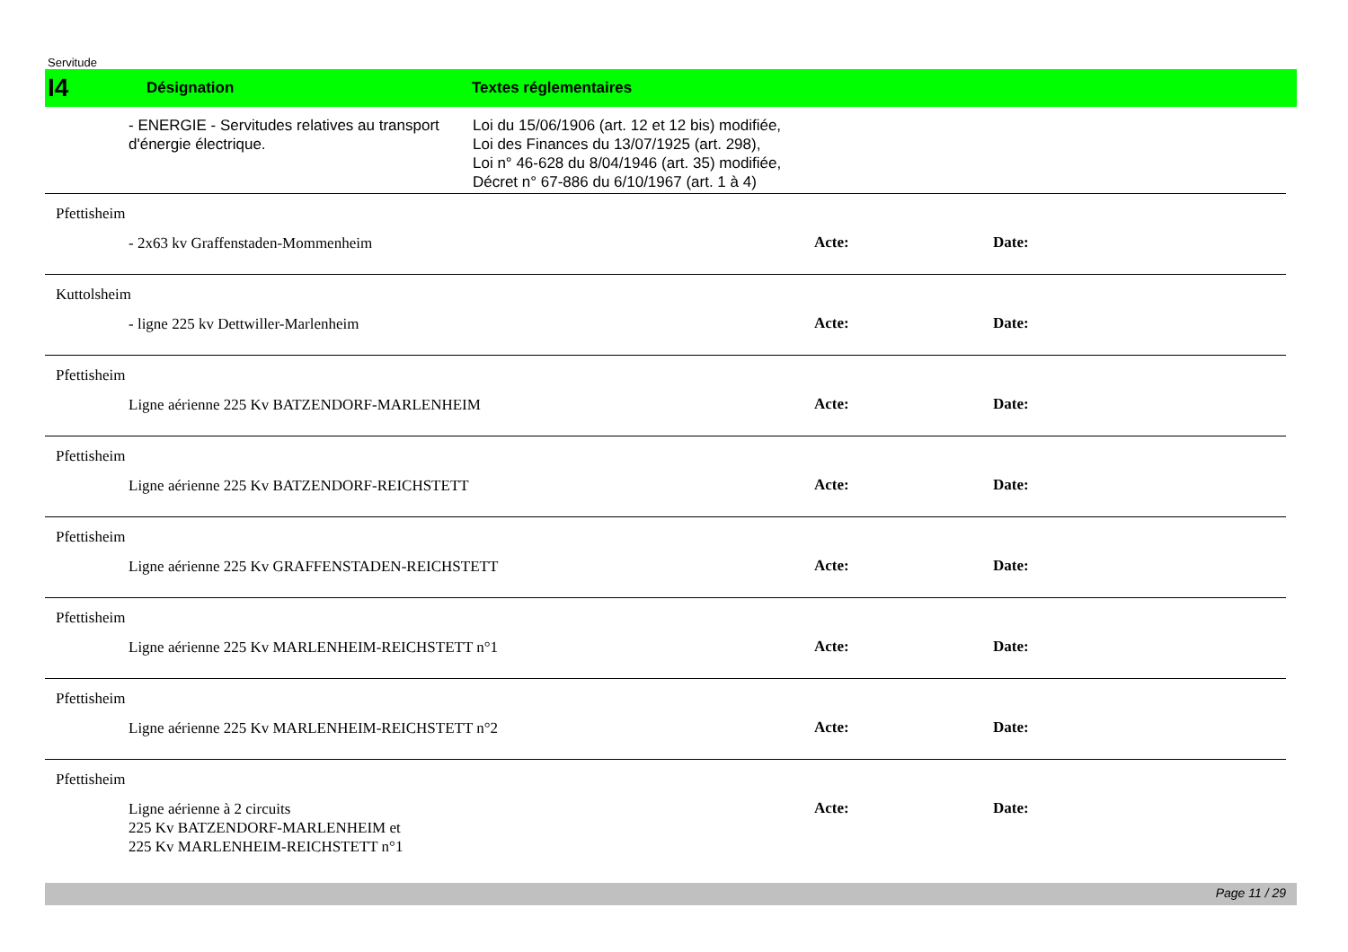Servitude
I4
Désignation Textes réglementaires
- ENERGIE - Servitudes relatives au transport d'énergie électrique.
Loi du 15/06/1906 (art. 12 et 12 bis) modifiée,
Loi des Finances du 13/07/1925 (art. 298),
Loi n° 46-628 du 8/04/1946 (art. 35) modifiée,
Décret n° 67-886 du 6/10/1967 (art. 1 à 4)
Pfettisheim
- 2x63 kv Graffenstaden-Mommenheim
Acte: Date:
Kuttolsheim
- ligne 225 kv Dettwiller-Marlenheim
Acte: Date:
Pfettisheim
Ligne aérienne 225 Kv BATZENDORF-MARLENHEIM
Acte: Date:
Pfettisheim
Ligne aérienne 225 Kv BATZENDORF-REICHSTETT
Acte: Date:
Pfettisheim
Ligne aérienne 225 Kv GRAFFENSTADEN-REICHSTETT
Acte: Date:
Pfettisheim
Ligne aérienne 225 Kv MARLENHEIM-REICHSTETT n°1
Acte: Date:
Pfettisheim
Ligne aérienne 225 Kv MARLENHEIM-REICHSTETT n°2
Acte: Date:
Pfettisheim
Ligne aérienne à 2 circuits
225 Kv BATZENDORF-MARLENHEIM et
225 Kv MARLENHEIM-REICHSTETT n°1
Acte: Date:
Page 11 / 29